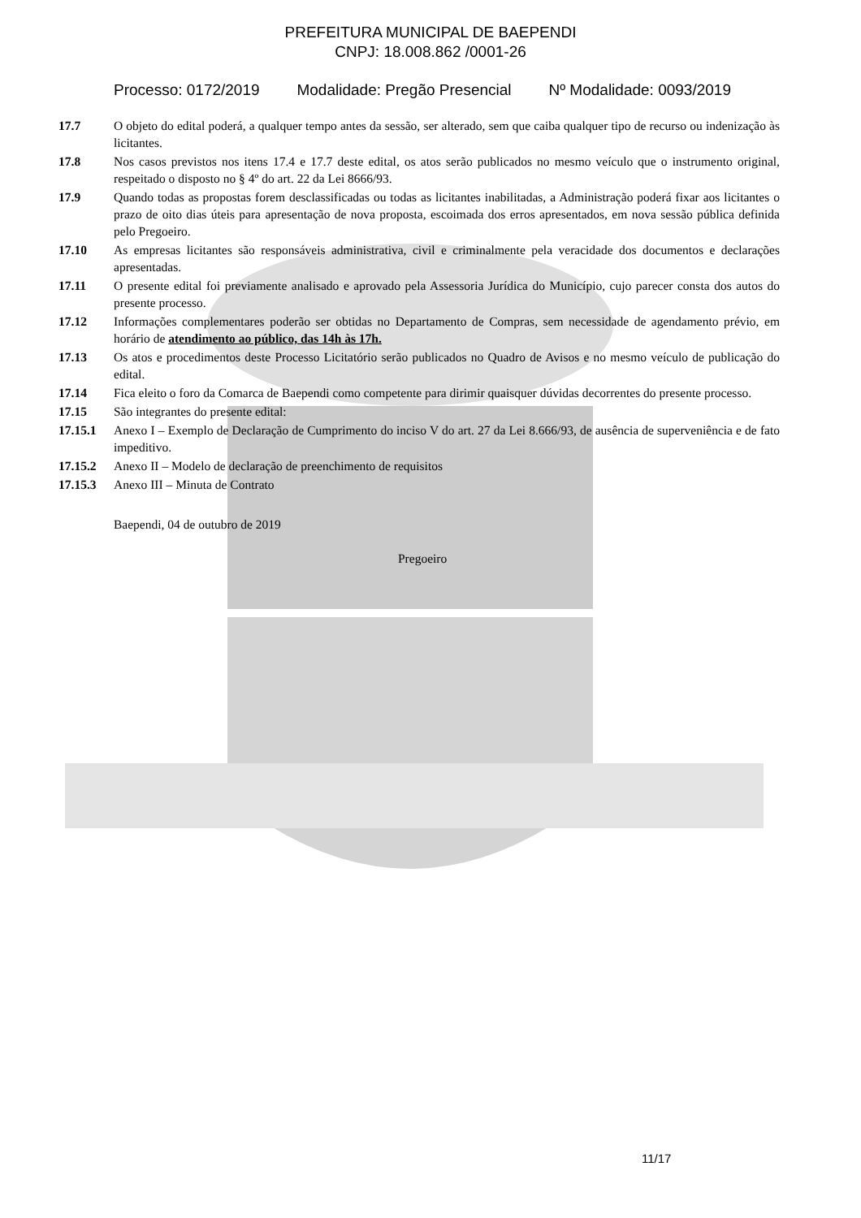PREFEITURA MUNICIPAL DE BAEPENDI
CNPJ: 18.008.862 /0001-26
Processo: 0172/2019 Modalidade: Pregão Presencial Nº Modalidade: 0093/2019
17.7 O objeto do edital poderá, a qualquer tempo antes da sessão, ser alterado, sem que caiba qualquer tipo de recurso ou indenização às licitantes.
17.8 Nos casos previstos nos itens 17.4 e 17.7 deste edital, os atos serão publicados no mesmo veículo que o instrumento original, respeitado o disposto no § 4º do art. 22 da Lei 8666/93.
17.9 Quando todas as propostas forem desclassificadas ou todas as licitantes inabilitadas, a Administração poderá fixar aos licitantes o prazo de oito dias úteis para apresentação de nova proposta, escoimada dos erros apresentados, em nova sessão pública definida pelo Pregoeiro.
17.10 As empresas licitantes são responsáveis administrativa, civil e criminalmente pela veracidade dos documentos e declarações apresentadas.
17.11 O presente edital foi previamente analisado e aprovado pela Assessoria Jurídica do Município, cujo parecer consta dos autos do presente processo.
17.12 Informações complementares poderão ser obtidas no Departamento de Compras, sem necessidade de agendamento prévio, em horário de atendimento ao público, das 14h às 17h.
17.13 Os atos e procedimentos deste Processo Licitatório serão publicados no Quadro de Avisos e no mesmo veículo de publicação do edital.
17.14 Fica eleito o foro da Comarca de Baependi como competente para dirimir quaisquer dúvidas decorrentes do presente processo.
17.15 São integrantes do presente edital:
17.15.1 Anexo I – Exemplo de Declaração de Cumprimento do inciso V do art. 27 da Lei 8.666/93, de ausência de superveniência e de fato impeditivo.
17.15.2 Anexo II – Modelo de declaração de preenchimento de requisitos
17.15.3 Anexo III – Minuta de Contrato
Baependi, 04 de outubro de 2019
Pregoeiro
11/17